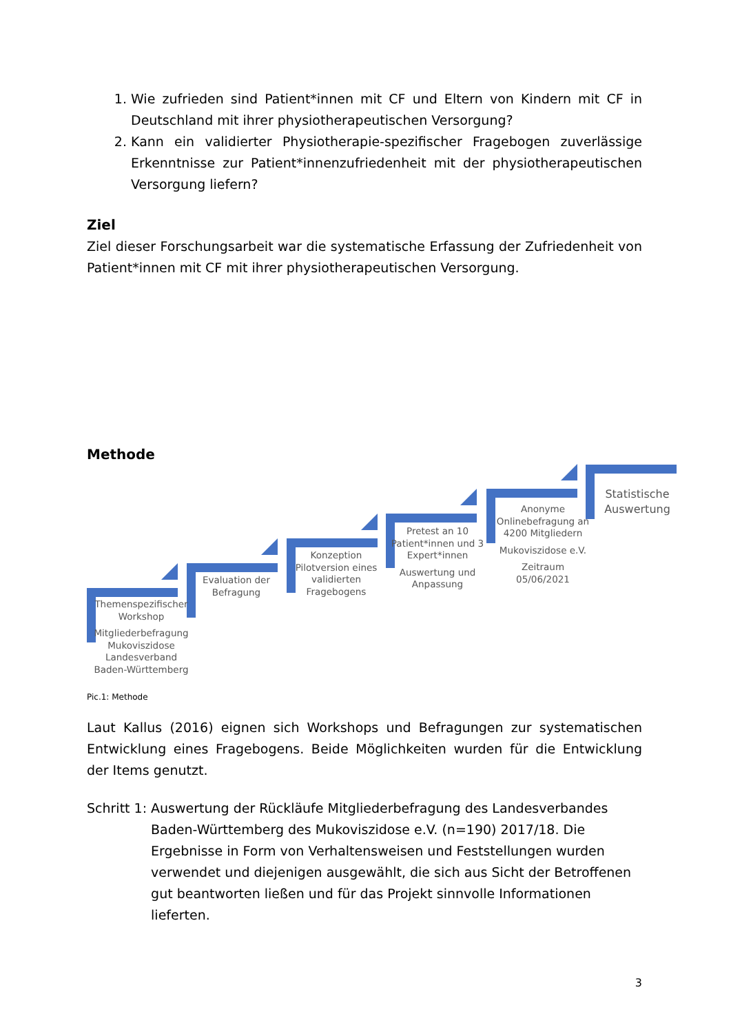1. Wie zufrieden sind Patient*innen mit CF und Eltern von Kindern mit CF in Deutschland mit ihrer physiotherapeutischen Versorgung?
2. Kann ein validierter Physiotherapie-spezifischer Fragebogen zuverlässige Erkenntnisse zur Patient*innenzufriedenheit mit der physiotherapeutischen Versorgung liefern?
Ziel
Ziel dieser Forschungsarbeit war die systematische Erfassung der Zufriedenheit von Patient*innen mit CF mit ihrer physiotherapeutischen Versorgung.
Methode
Themenspezifischer Workshop
Mitgliederbefragung Mukoviszidose Landesverband Baden-Württemberg
Evaluation der Befragung
Konzeption Pilotversion eines validierten Fragebogens
Pretest an 10 Patient*innen und 3 Expert*innen
Auswertung und Anpassung
Anonyme Onlinebefragung an 4200 Mitgliedern
Mukoviszidose e.V.
Zeitraum 05/06/2021
Statistische Auswertung
Pic.1: Methode
Laut Kallus (2016) eignen sich Workshops und Befragungen zur systematischen Entwicklung eines Fragebogens. Beide Möglichkeiten wurden für die Entwicklung der Items genutzt.
Schritt 1: Auswertung der Rückläufe Mitgliederbefragung des Landesverbandes Baden-Württemberg des Mukoviszidose e.V. (n=190) 2017/18. Die Ergebnisse in Form von Verhaltensweisen und Feststellungen wurden verwendet und diejenigen ausgewählt, die sich aus Sicht der Betroffenen gut beantworten ließen und für das Projekt sinnvolle Informationen lieferten.
3